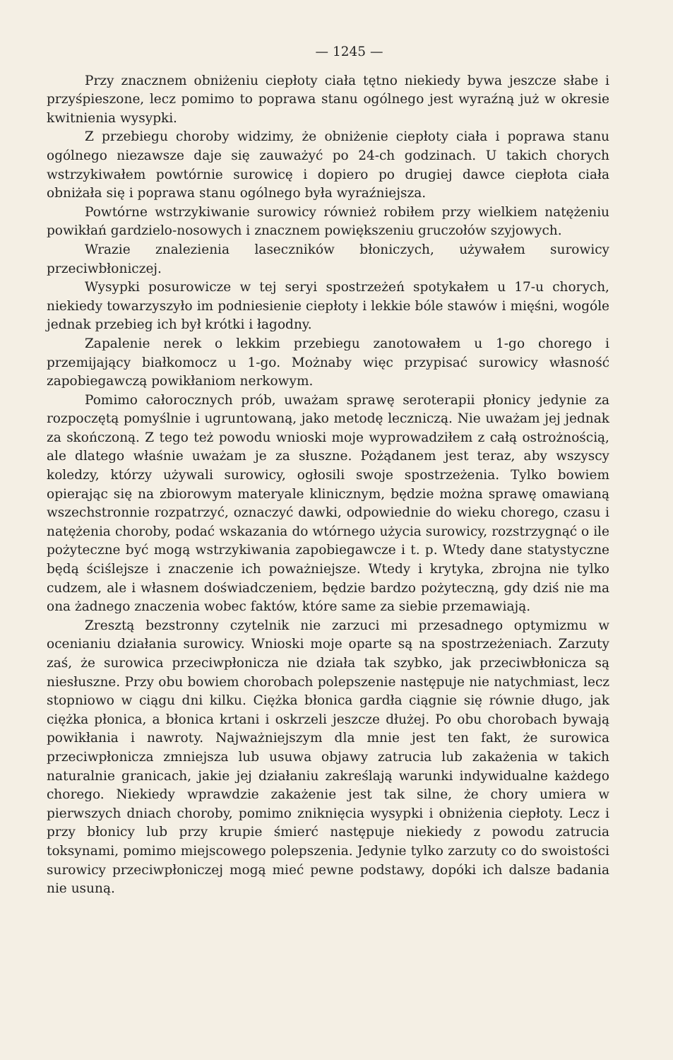— 1245 —
Przy znacznem obniżeniu ciepłoty ciała tętno niekiedy bywa jeszcze słabe i przyśpieszone, lecz pomimo to poprawa stanu ogólnego jest wyraźną już w okresie kwitnienia wysypki.
Z przebiegu choroby widzimy, że obniżenie ciepłoty ciała i poprawa stanu ogólnego niezawsze daje się zauważyć po 24-ch godzinach. U takich chorych wstrzykiwałem powtórnie surowicę i dopiero po drugiej dawce ciepłota ciała obniżała się i poprawa stanu ogólnego była wyraźniejsza.
Powtórne wstrzykiwanie surowicy również robiłem przy wielkiem natężeniu powikłań gardzielo-nosowych i znacznem powiększeniu gruczołów szyjowych.
Wrazie znalezienia laseczników błoniczych, używałem surowicy przeciwbłoniczej.
Wysypki posurowicze w tej seryi spostrzeżeń spotykałem u 17-u chorych, niekiedy towarzyszyło im podniesienie ciepłoty i lekkie bóle stawów i mięśni, wogóle jednak przebieg ich był krótki i łagodny.
Zapalenie nerek o lekkim przebiegu zanotowałem u 1-go chorego i przemijający białkomocz u 1-go. Możnaby więc przypisać surowicy własność zapobiegawczą powikłaniom nerkowym.
Pomimo całorocznych prób, uważam sprawę seroterapii płonicy jedynie za rozpoczętą pomyślnie i ugruntowaną, jako metodę leczniczą. Nie uważam jej jednak za skończoną. Z tego też powodu wnioski moje wyprowadziłem z całą ostrożnością, ale dlatego właśnie uważam je za słuszne. Pożądanem jest teraz, aby wszyscy koledzy, którzy używali surowicy, ogłosili swoje spostrzeżenia. Tylko bowiem opierając się na zbiorowym materyale klinicznym, będzie można sprawę omawianą wszechstronnie rozpatrzyć, oznaczyć dawki, odpowiednie do wieku chorego, czasu i natężenia choroby, podać wskazania do wtórnego użycia surowicy, rozstrzygnąć o ile pożyteczne być mogą wstrzykiwania zapobiegawcze i t. p. Wtedy dane statystyczne będą ściślejsze i znaczenie ich poważniejsze. Wtedy i krytyka, zbrojna nie tylko cudzem, ale i własnem doświadczeniem, będzie bardzo pożyteczną, gdy dziś nie ma ona żadnego znaczenia wobec faktów, które same za siebie przemawiają.
Zresztą bezstronny czytelnik nie zarzuci mi przesadnego optymizmu w ocenianiu działania surowicy. Wnioski moje oparte są na spostrzeżeniach. Zarzuty zaś, że surowica przeciwpłonicza nie działa tak szybko, jak przeciwbłonicza są niesłuszne. Przy obu bowiem chorobach polepszenie następuje nie natychmiast, lecz stopniowo w ciągu dni kilku. Ciężka błonica gardła ciągnie się równie długo, jak ciężka płonica, a błonica krtani i oskrzeli jeszcze dłużej. Po obu chorobach bywają powikłania i nawroty. Najważniejszym dla mnie jest ten fakt, że surowica przeciwpłonicza zmniejsza lub usuwa objawy zatrucia lub zakażenia w takich naturalnie granicach, jakie jej działaniu zakreślają warunki indywidualne każdego chorego. Niekiedy wprawdzie zakażenie jest tak silne, że chory umiera w pierwszych dniach choroby, pomimo zniknięcia wysypki i obniżenia ciepłoty. Lecz i przy błonicy lub przy krupie śmierć następuje niekiedy z powodu zatrucia toksynami, pomimo miejscowego polepszenia. Jedynie tylko zarzuty co do swoistości surowicy przeciwpłoniczej mogą mieć pewne podstawy, dopóki ich dalsze badania nie usuną.